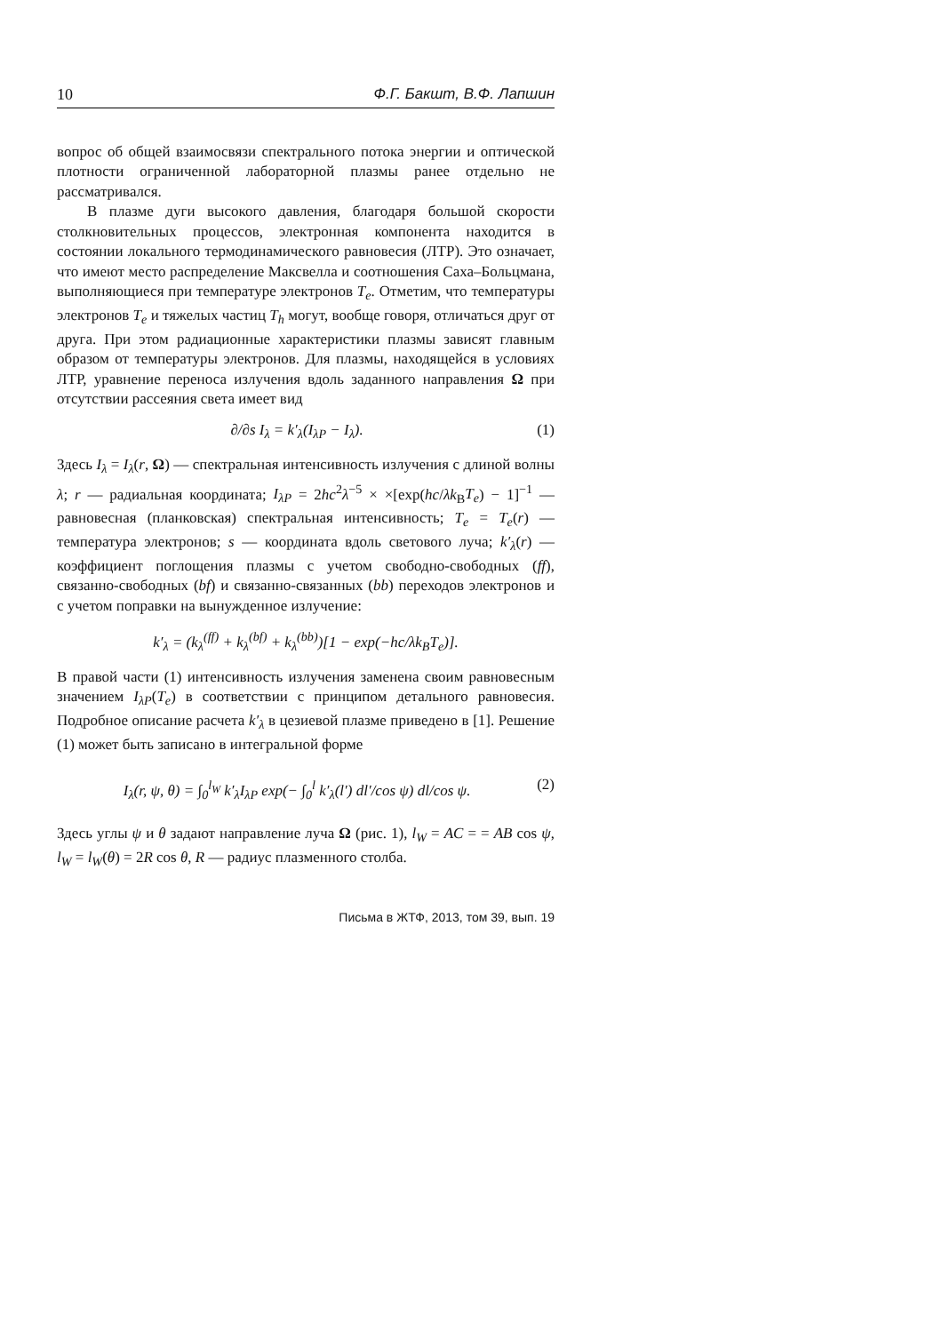10 Ф.Г. Бакшт, В.Ф. Лапшин
вопрос об общей взаимосвязи спектрального потока энергии и оптической плотности ограниченной лабораторной плазмы ранее отдельно не рассматривался.
В плазме дуги высокого давления, благодаря большой скорости столкновительных процессов, электронная компонента находится в состоянии локального термодинамического равновесия (ЛТР). Это означает, что имеют место распределение Максвелла и соотношения Саха–Больцмана, выполняющиеся при температуре электронов T<sub>e</sub>. Отметим, что температуры электронов T<sub>e</sub> и тяжелых частиц T<sub>h</sub> могут, вообще говоря, отличаться друг от друга. При этом радиационные характеристики плазмы зависят главным образом от температуры электронов. Для плазмы, находящейся в условиях ЛТР, уравнение переноса излучения вдоль заданного направления Ω при отсутствии рассеяния света имеет вид
∂/∂s I<sub>λ</sub> = k′<sub>λ</sub>(I<sub>λP</sub> − I<sub>λ</sub>). (1)
Здесь I<sub>λ</sub> = I<sub>λ</sub>(r, Ω) — спектральная интенсивность излучения с длиной волны λ; r — радиальная координата; I<sub>λP</sub> = 2hc<sup>2</sup>λ<sup>−5</sup> × ×[exp(hc/λk<sub>B</sub>T<sub>e</sub>) − 1]<sup>−1</sup> — равновесная (планковская) спектральная интенсивность; T<sub>e</sub> = T<sub>e</sub>(r) — температура электронов; s — координата вдоль светового луча; k′<sub>λ</sub>(r) — коэффициент поглощения плазмы с учетом свободно-свободных (ff), связанно-свободных (bf) и связанно-связанных (bb) переходов электронов и с учетом поправки на вынужденное излучение:
k′<sub>λ</sub> = (k<sub>λ</sub><sup>(ff)</sup> + k<sub>λ</sub><sup>(bf)</sup> + k<sub>λ</sub><sup>(bb)</sup>)[1 − exp(−hc/λk<sub>B</sub>T<sub>e</sub>)].
В правой части (1) интенсивность излучения заменена своим равновесным значением I<sub>λP</sub>(T<sub>e</sub>) в соответствии с принципом детального равновесия. Подробное описание расчета k′<sub>λ</sub> в цезиевой плазме приведено в [1]. Решение (1) может быть записано в интегральной форме
I<sub>λ</sub>(r, ψ, θ) = ∫<sub>0</sub><sup>l<sub>W</sub></sup> k′<sub>λ</sub>I<sub>λP</sub> exp(− ∫<sub>0</sub><sup>l</sup> k′<sub>λ</sub>(l′) dl′/cos ψ) dl/cos ψ. (2)
Здесь углы ψ и θ задают направление луча Ω (рис. 1), l<sub>W</sub> = AC = = AB cos ψ, l<sub>W</sub> = l<sub>W</sub>(θ) = 2R cos θ, R — радиус плазменного столба.
Письма в ЖТФ, 2013, том 39, вып. 19